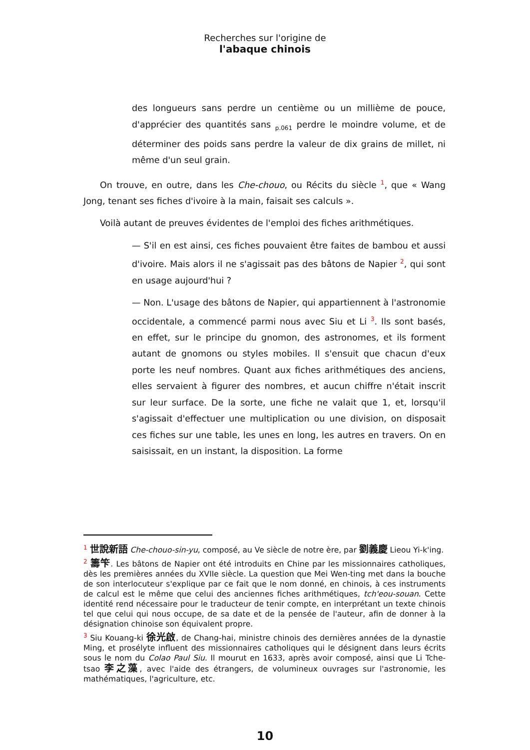Recherches sur l'origine de
l'abaque chinois
des longueurs sans perdre un centième ou un millième de pouce, d'apprécier des quantités sans <sub>p.061</sub> perdre le moindre volume, et de déterminer des poids sans perdre la valeur de dix grains de millet, ni même d'un seul grain.
On trouve, en outre, dans les Che-chouo, ou Récits du siècle <sup>1</sup>, que « Wang Jong, tenant ses fiches d'ivoire à la main, faisait ses calculs ».
Voilà autant de preuves évidentes de l'emploi des fiches arithmétiques.
— S'il en est ainsi, ces fiches pouvaient être faites de bambou et aussi d'ivoire. Mais alors il ne s'agissait pas des bâtons de Napier <sup>2</sup>, qui sont en usage aujourd'hui ?
— Non. L'usage des bâtons de Napier, qui appartiennent à l'astronomie occidentale, a commencé parmi nous avec Siu et Li <sup>3</sup>. Ils sont basés, en effet, sur le principe du gnomon, des astronomes, et ils forment autant de gnomons ou styles mobiles. Il s'ensuit que chacun d'eux porte les neuf nombres. Quant aux fiches arithmétiques des anciens, elles servaient à figurer des nombres, et aucun chiffre n'était inscrit sur leur surface. De la sorte, une fiche ne valait que 1, et, lorsqu'il s'agissait d'effectuer une multiplication ou une division, on disposait ces fiches sur une table, les unes en long, les autres en travers. On en saisissait, en un instant, la disposition. La forme
<sup>1</sup> 世說新語 Che-chouo-sin-yu, composé, au Ve siècle de notre ère, par 劉義慶 Lieou Yi-k'ing.
<sup>2</sup> 籌笇. Les bâtons de Napier ont été introduits en Chine par les missionnaires catholiques, dès les premières années du XVIIe siècle. La question que Mei Wen-ting met dans la bouche de son interlocuteur s'explique par ce fait que le nom donné, en chinois, à ces instruments de calcul est le même que celui des anciennes fiches arithmétiques, tch'eou-souan. Cette identité rend nécessaire pour le traducteur de tenir compte, en interprétant un texte chinois tel que celui qui nous occupe, de sa date et de la pensée de l'auteur, afin de donner à la désignation chinoise son équivalent propre.
<sup>3</sup> Siu Kouang-ki 徐光啟, de Chang-hai, ministre chinois des dernières années de la dynastie Ming, et prosélyte influent des missionnaires catholiques qui le désignent dans leurs écrits sous le nom du Colao Paul Siu. Il mourut en 1633, après avoir composé, ainsi que Li Tche-tsao 李之藻, avec l'aide des étrangers, de volumineux ouvrages sur l'astronomie, les mathématiques, l'agriculture, etc.
10